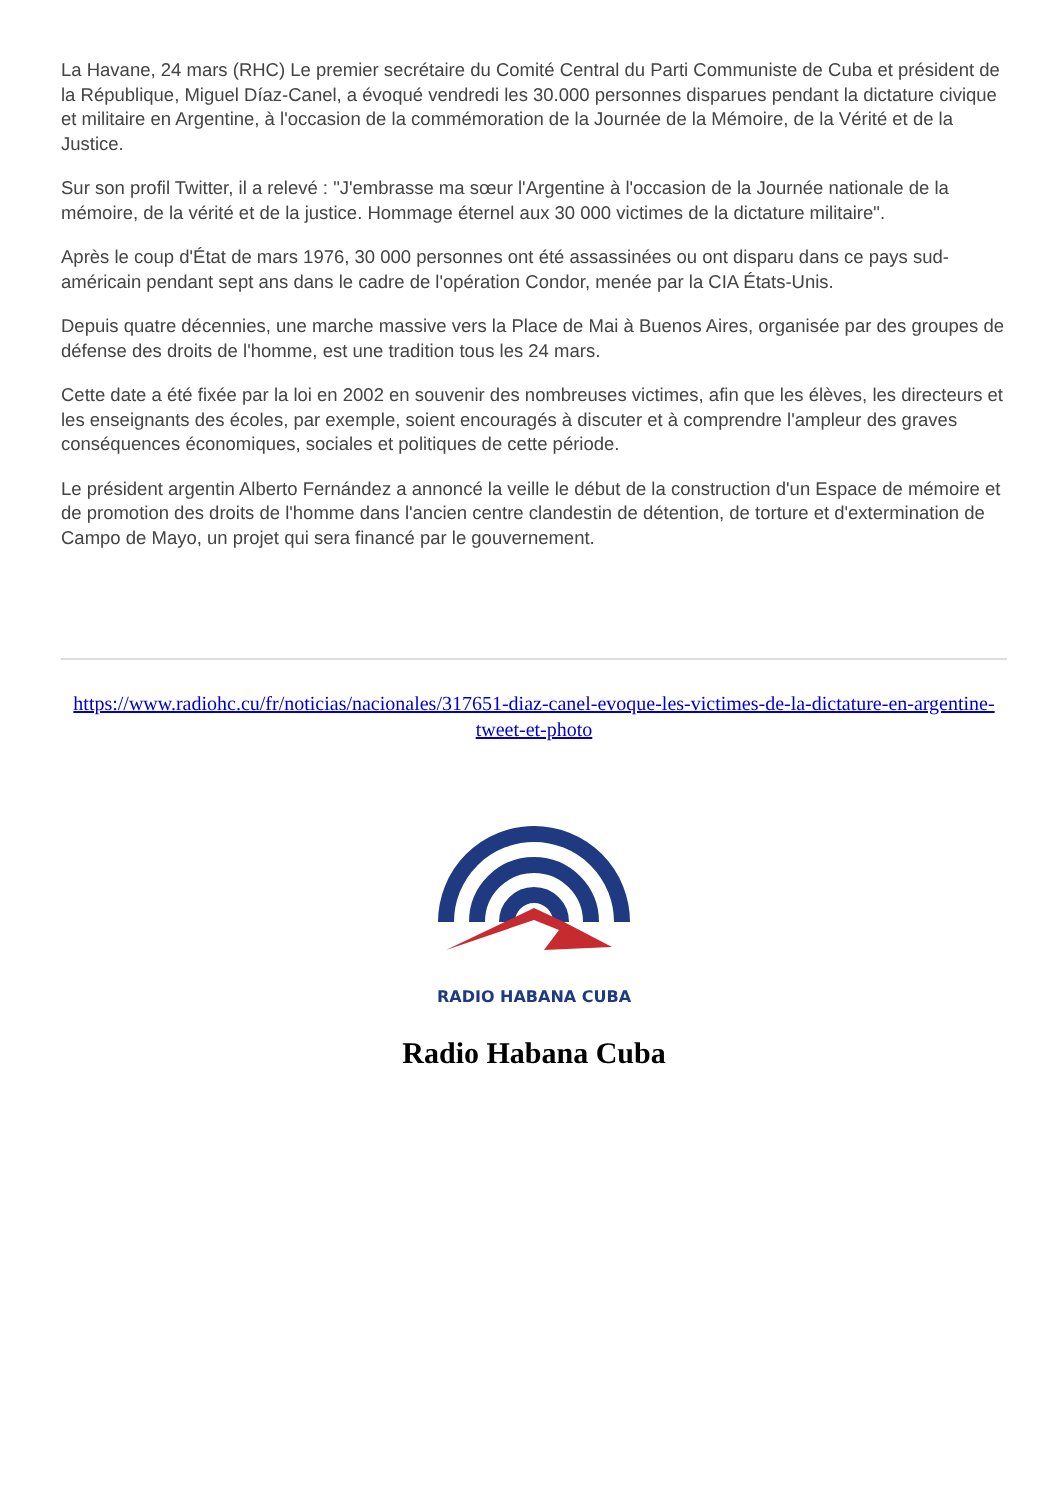La Havane, 24 mars (RHC) Le premier secrétaire du Comité Central du Parti Communiste de Cuba et président de la République, Miguel Díaz-Canel, a évoqué vendredi les 30.000 personnes disparues pendant la dictature civique et militaire en Argentine, à l'occasion de la commémoration de la Journée de la Mémoire, de la Vérité et de la Justice.
Sur son profil Twitter, il a relevé : "J'embrasse ma sœur l'Argentine à l'occasion de la Journée nationale de la mémoire, de la vérité et de la justice. Hommage éternel aux 30 000 victimes de la dictature militaire".
Après le coup d'État de mars 1976, 30 000 personnes ont été assassinées ou ont disparu dans ce pays sud-américain pendant sept ans dans le cadre de l'opération Condor, menée par la CIA États-Unis.
Depuis quatre décennies, une marche massive vers la Place de Mai à Buenos Aires, organisée par des groupes de défense des droits de l'homme, est une tradition tous les 24 mars.
Cette date a été fixée par la loi en 2002 en souvenir des nombreuses victimes, afin que les élèves, les directeurs et les enseignants des écoles, par exemple, soient encouragés à discuter et à comprendre l'ampleur des graves conséquences économiques, sociales et politiques de cette période.
Le président argentin Alberto Fernández a annoncé la veille le début de la construction d'un Espace de mémoire et de promotion des droits de l'homme dans l'ancien centre clandestin de détention, de torture et d'extermination de Campo de Mayo, un projet qui sera financé par le gouvernement.
https://www.radiohc.cu/fr/noticias/nacionales/317651-diaz-canel-evoque-les-victimes-de-la-dictature-en-argentine-tweet-et-photo
RADIO HABANA CUBA
Radio Habana Cuba